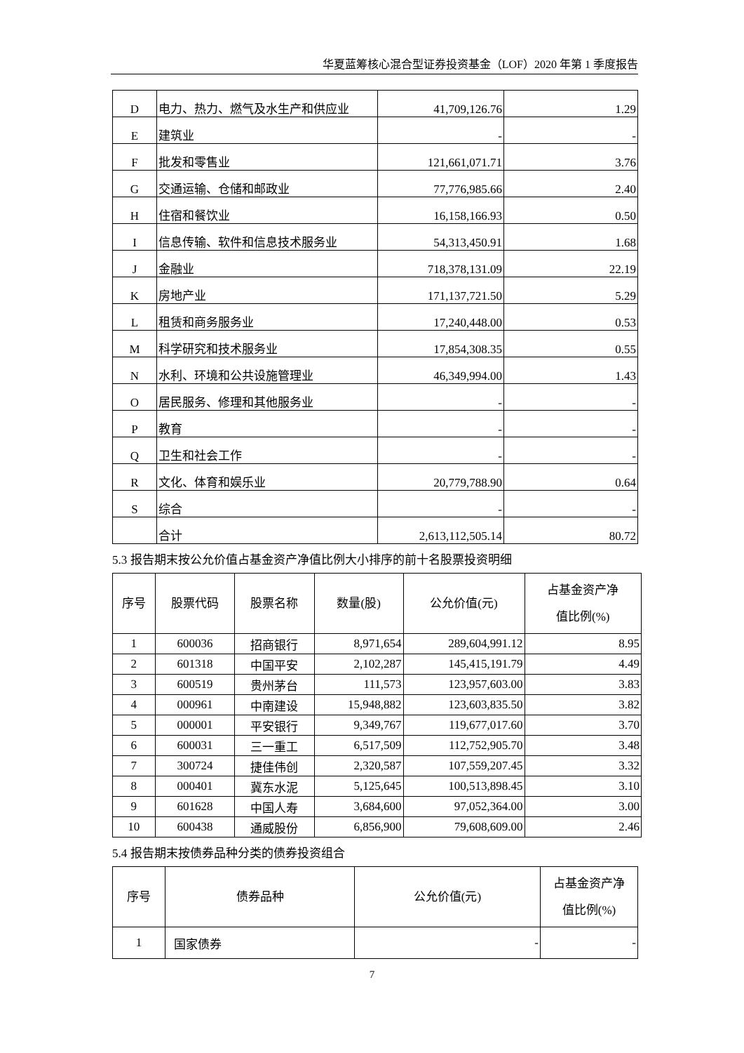华夏蓝筹核心混合型证券投资基金（LOF）2020 年第 1 季度报告
| D | 电力、热力、燃气及水生产和供应业 | 41,709,126.76 | 1.29 |
| E | 建筑业 | - | - |
| F | 批发和零售业 | 121,661,071.71 | 3.76 |
| G | 交通运输、仓储和邮政业 | 77,776,985.66 | 2.40 |
| H | 住宿和餐饮业 | 16,158,166.93 | 0.50 |
| I | 信息传输、软件和信息技术服务业 | 54,313,450.91 | 1.68 |
| J | 金融业 | 718,378,131.09 | 22.19 |
| K | 房地产业 | 171,137,721.50 | 5.29 |
| L | 租赁和商务服务业 | 17,240,448.00 | 0.53 |
| M | 科学研究和技术服务业 | 17,854,308.35 | 0.55 |
| N | 水利、环境和公共设施管理业 | 46,349,994.00 | 1.43 |
| O | 居民服务、修理和其他服务业 | - | - |
| P | 教育 | - | - |
| Q | 卫生和社会工作 | - | - |
| R | 文化、体育和娱乐业 | 20,779,788.90 | 0.64 |
| S | 综合 | - | - |
| | 合计 | 2,613,112,505.14 | 80.72 |
5.3 报告期末按公允价值占基金资产净值比例大小排序的前十名股票投资明细
| 序号 | 股票代码 | 股票名称 | 数量(股) | 公允价值(元) | 占基金资产净 值比例(%) |
| --- | --- | --- | --- | --- | --- |
| 1 | 600036 | 招商银行 | 8,971,654 | 289,604,991.12 | 8.95 |
| 2 | 601318 | 中国平安 | 2,102,287 | 145,415,191.79 | 4.49 |
| 3 | 600519 | 贵州茅台 | 111,573 | 123,957,603.00 | 3.83 |
| 4 | 000961 | 中南建设 | 15,948,882 | 123,603,835.50 | 3.82 |
| 5 | 000001 | 平安银行 | 9,349,767 | 119,677,017.60 | 3.70 |
| 6 | 600031 | 三一重工 | 6,517,509 | 112,752,905.70 | 3.48 |
| 7 | 300724 | 捷佳伟创 | 2,320,587 | 107,559,207.45 | 3.32 |
| 8 | 000401 | 冀东水泥 | 5,125,645 | 100,513,898.45 | 3.10 |
| 9 | 601628 | 中国人寿 | 3,684,600 | 97,052,364.00 | 3.00 |
| 10 | 600438 | 通威股份 | 6,856,900 | 79,608,609.00 | 2.46 |
5.4 报告期末按债券品种分类的债券投资组合
| 序号 | 债券品种 | 公允价值(元) | 占基金资产净 值比例(%) |
| --- | --- | --- | --- |
| 1 | 国家债券 | - | - |
7